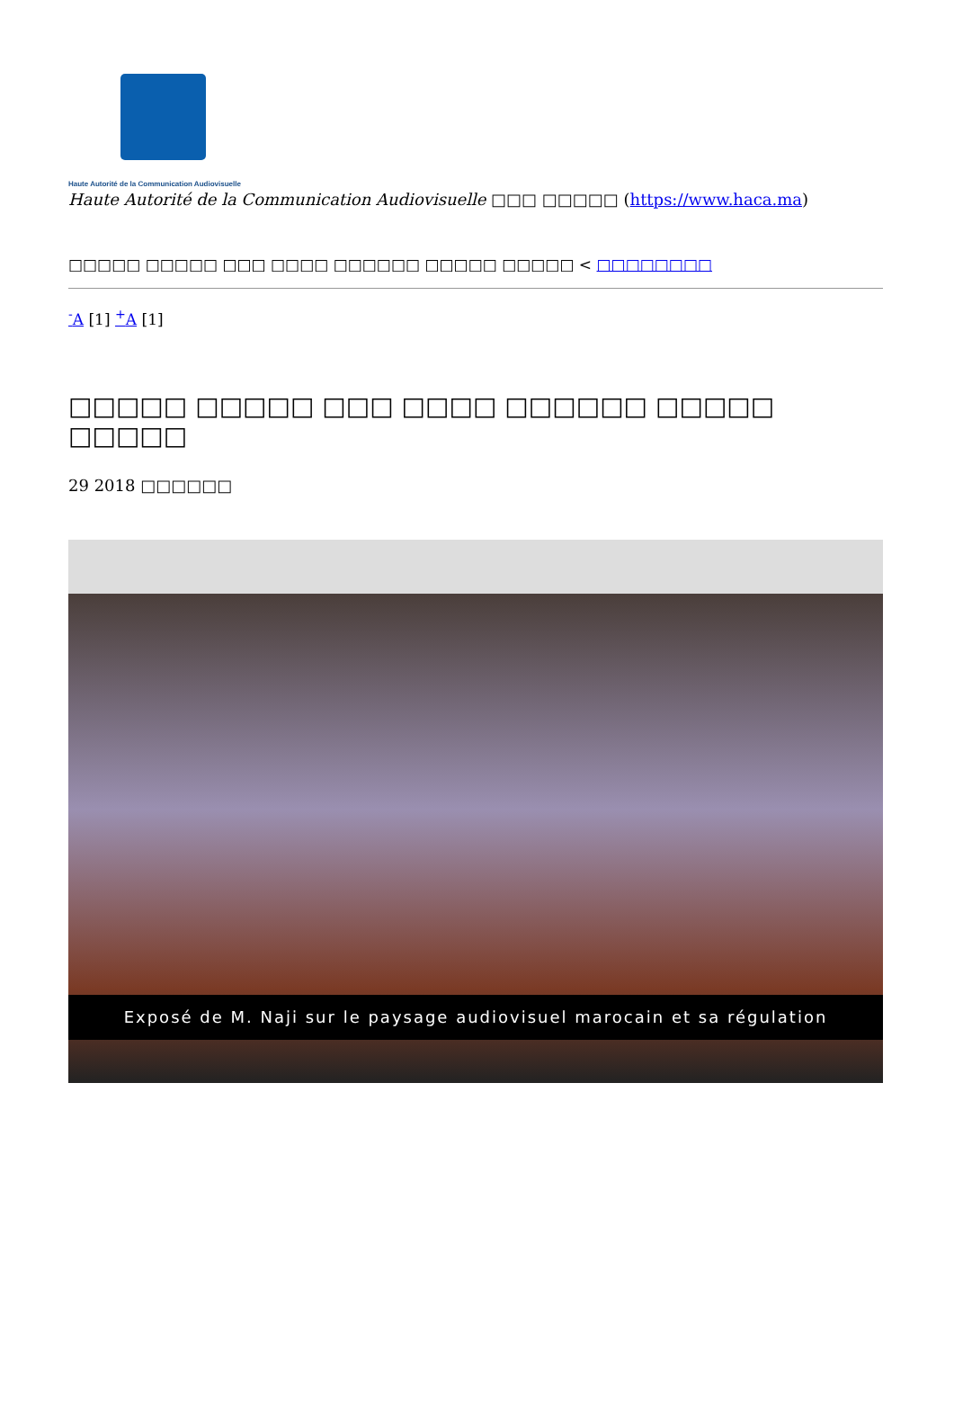Haute Autorité de la Communication Audiovisuelle
Haute Autorité de la Communication Audiovisuelle □□□ □□□□□ (https://www.haca.ma)
□□□□□ □□□□□ □□□ □□□□ □□□□□□ □□□□□ □□□□□ < □□□□□□□□
<sup>-</sup>A [1] <sup>+</sup>A [1]
□□□□□ □□□□□ □□□ □□□□ □□□□□□ □□□□□ □□□□□
29 2018 □□□□□□
Exposé de M. Naji sur le paysage audiovisuel marocain et sa régulation